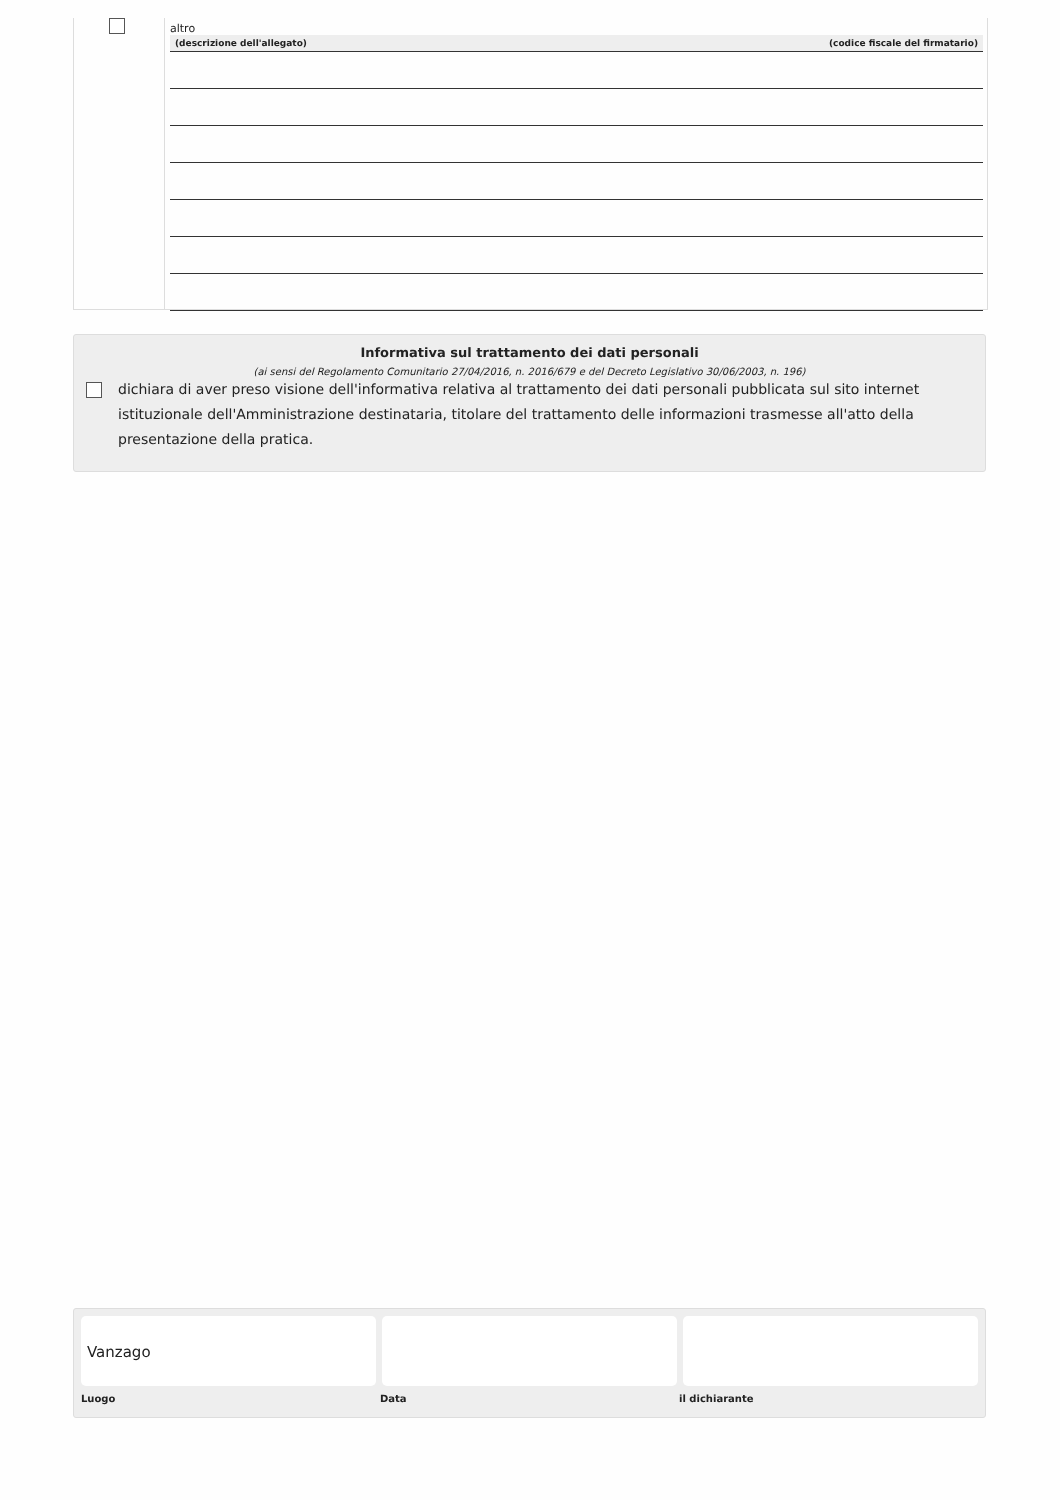altro
| (descrizione dell'allegato) | (codice fiscale del firmatario) |
| --- | --- |
Informativa sul trattamento dei dati personali
(ai sensi del Regolamento Comunitario 27/04/2016, n. 2016/679 e del Decreto Legislativo 30/06/2003, n. 196)
dichiara di aver preso visione dell'informativa relativa al trattamento dei dati personali pubblicata sul sito internet istituzionale dell'Amministrazione destinataria, titolare del trattamento delle informazioni trasmesse all'atto della presentazione della pratica.
Vanzago
Luogo Data il dichiarante